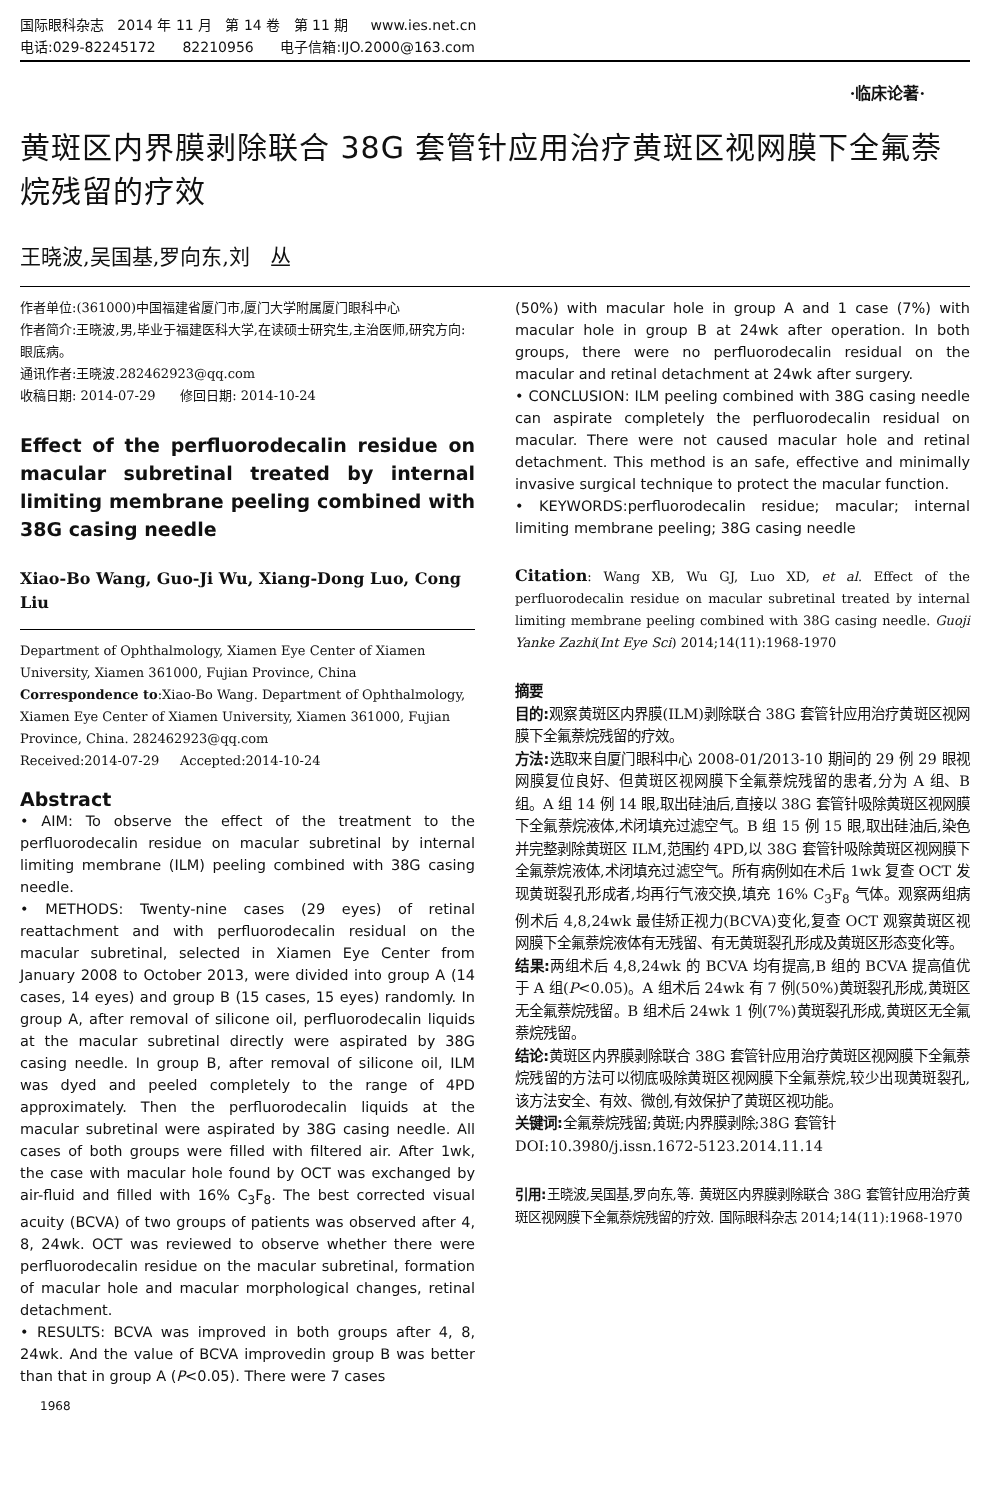国际眼科杂志 2014 年 11 月 第 14 卷 第 11 期 www.ies.net.cn
电话:029-82245172 82210956 电子信箱:IJO.2000@163.com
·临床论著·
黄斑区内界膜剥除联合 38G 套管针应用治疗黄斑区视网膜下全氟萘烷残留的疗效
王晓波,吴国基,罗向东,刘 丛
作者单位:(361000)中国福建省厦门市,厦门大学附属厦门眼科中心
作者简介:王晓波,男,毕业于福建医科大学,在读硕士研究生,主治医师,研究方向:眼底病。
通讯作者:王晓波.282462923@qq.com
收稿日期: 2014-07-29 修回日期: 2014-10-24
Effect of the perfluorodecalin residue on macular subretinal treated by internal limiting membrane peeling combined with 38G casing needle
Xiao-Bo Wang, Guo-Ji Wu, Xiang-Dong Luo, Cong Liu
Department of Ophthalmology, Xiamen Eye Center of Xiamen University, Xiamen 361000, Fujian Province, China
Correspondence to:Xiao-Bo Wang. Department of Ophthalmology, Xiamen Eye Center of Xiamen University, Xiamen 361000, Fujian Province, China. 282462923@qq.com
Received:2014-07-29 Accepted:2014-10-24
Abstract
• AIM: To observe the effect of the treatment to the perfluorodecalin residue on macular subretinal by internal limiting membrane (ILM) peeling combined with 38G casing needle.
• METHODS: Twenty-nine cases (29 eyes) of retinal reattachment and with perfluorodecalin residual on the macular subretinal, selected in Xiamen Eye Center from January 2008 to October 2013, were divided into group A (14 cases, 14 eyes) and group B (15 cases, 15 eyes) randomly. In group A, after removal of silicone oil, perfluorodecalin liquids at the macular subretinal directly were aspirated by 38G casing needle. In group B, after removal of silicone oil, ILM was dyed and peeled completely to the range of 4PD approximately. Then the perfluorodecalin liquids at the macular subretinal were aspirated by 38G casing needle. All cases of both groups were filled with filtered air. After 1wk, the case with macular hole found by OCT was exchanged by air-fluid and filled with 16% C<sub>3</sub>F<sub>8</sub>. The best corrected visual acuity (BCVA) of two groups of patients was observed after 4, 8, 24wk. OCT was reviewed to observe whether there were perfluorodecalin residue on the macular subretinal, formation of macular hole and macular morphological changes, retinal detachment.
• RESULTS: BCVA was improved in both groups after 4, 8, 24wk. And the value of BCVA improvedin group B was better than that in group A (P<0.05). There were 7 cases
(50%) with macular hole in group A and 1 case (7%) with macular hole in group B at 24wk after operation. In both groups, there were no perfluorodecalin residual on the macular and retinal detachment at 24wk after surgery.
• CONCLUSION: ILM peeling combined with 38G casing needle can aspirate completely the perfluorodecalin residual on macular. There were not caused macular hole and retinal detachment. This method is an safe, effective and minimally invasive surgical technique to protect the macular function.
• KEYWORDS:perfluorodecalin residue; macular; internal limiting membrane peeling; 38G casing needle
Citation: Wang XB, Wu GJ, Luo XD, et al. Effect of the perfluorodecalin residue on macular subretinal treated by internal limiting membrane peeling combined with 38G casing needle. Guoji Yanke Zazhi(Int Eye Sci) 2014;14(11):1968-1970
摘要
目的: 观察黄斑区内界膜(ILM)剥除联合 38G 套管针应用治疗黄斑区视网膜下全氟萘烷残留的疗效。
方法: 选取来自厦门眼科中心 2008-01/2013-10 期间的 29 例 29 眼视网膜复位良好、但黄斑区视网膜下全氟萘烷残留的患者,分为 A 组、B 组。A 组 14 例 14 眼,取出硅油后,直接以 38G 套管针吸除黄斑区视网膜下全氟萘烷液体,术闭填充过滤空气。B 组 15 例 15 眼,取出硅油后,染色并完整剥除黄斑区 ILM,范围约 4PD,以 38G 套管针吸除黄斑区视网膜下全氟萘烷液体,术闭填充过滤空气。所有病例如在术后 1wk 复查 OCT 发现黄斑裂孔形成者,均再行气液交换,填充 16% C<sub>3</sub>F<sub>8</sub> 气体。观察两组病例术后 4,8,24wk 最佳矫正视力(BCVA)变化,复查 OCT 观察黄斑区视网膜下全氟萘烷液体有无残留、有无黄斑裂孔形成及黄斑区形态变化等。
结果: 两组术后 4,8,24wk 的 BCVA 均有提高,B 组的 BCVA 提高值优于 A 组(P<0.05)。A 组术后 24wk 有 7 例(50%)黄斑裂孔形成,黄斑区无全氟萘烷残留。B 组术后 24wk 1 例(7%)黄斑裂孔形成,黄斑区无全氟萘烷残留。
结论: 黄斑区内界膜剥除联合 38G 套管针应用治疗黄斑区视网膜下全氟萘烷残留的方法可以彻底吸除黄斑区视网膜下全氟萘烷,较少出现黄斑裂孔,该方法安全、有效、微创,有效保护了黄斑区视功能。
关键词: 全氟萘烷残留;黄斑;内界膜剥除;38G 套管针
DOI:10.3980/j.issn.1672-5123.2014.11.14
引用: 王晓波,吴国基,罗向东,等. 黄斑区内界膜剥除联合 38G 套管针应用治疗黄斑区视网膜下全氟萘烷残留的疗效. 国际眼科杂志 2014;14(11):1968-1970
1968